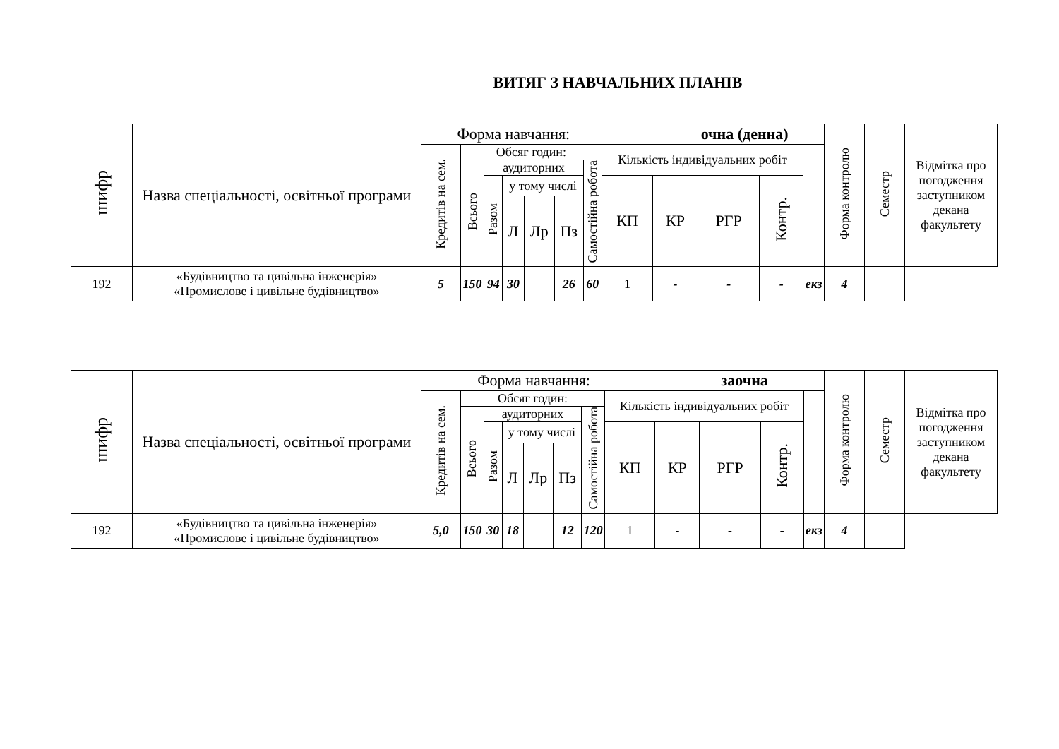ВИТЯГ З НАВЧАЛЬНИХ ПЛАНІВ
| шифр | Назва спеціальності, освітньої програми | Форма навчання: очна (денна) | | | | | | | | | | | | Форма контролю | Семестр | Відмітка про погодження заступником декана факультету |
| --- | --- | --- | --- | --- | --- | --- | --- | --- | --- | --- | --- | --- | --- | --- | --- | --- |
| | | Кредитів на сем. | Обсяг годин: | | | | | | Кількість індивідуальних робіт | | | | | | | |
| | | | Всього | аудиторних | | | | Самостійна робота | | | | | | | | |
| | | | | Разом | у тому числі | | | | КП | КР | РГР | Контр. | | | | |
| | | | | | Л | Лр | Пз | | | | | | | | | |
| 192 | «Будівництво та цивільна інженерія» «Промислове і цивільне будівництво» | 5 | 150 | 94 | 30 | | 26 | 60 | 1 | - | - | - | екз | 4 | | |
| шифр | Назва спеціальності, освітньої програми | Форма навчання: заочна | | | | | | | | | | | | Форма контролю | Семестр | Відмітка про погодження заступником декана факультету |
| --- | --- | --- | --- | --- | --- | --- | --- | --- | --- | --- | --- | --- | --- | --- | --- | --- |
| | | Кредитів на сем. | Обсяг годин: | | | | | | Кількість індивідуальних робіт | | | | | | | |
| | | | Всього | аудиторних | | | | Самостійна робота | | | | | | | | |
| | | | | Разом | у тому числі | | | | КП | КР | РГР | Контр. | | | | |
| | | | | | Л | Лр | Пз | | | | | | | | | |
| 192 | «Будівництво та цивільна інженерія» «Промислове і цивільне будівництво» | 5,0 | 150 | 30 | 18 | | 12 | 120 | 1 | - | - | - | екз | 4 | | |